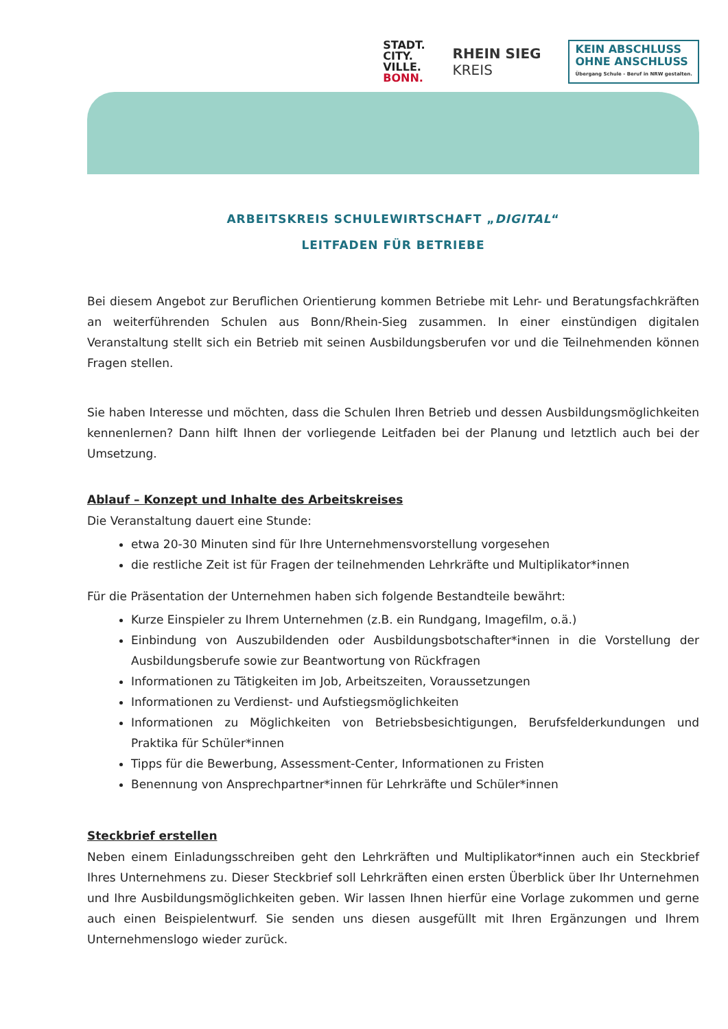STADT.
CITY.
VILLE.
BONN.
RHEIN SIEG
KREIS
KEIN ABSCHLUSS
OHNE ANSCHLUSS
Übergang Schule - Beruf in NRW gestalten.
ARBEITSKREIS SCHULEWIRTSCHAFT „DIGITAL“
LEITFADEN FÜR BETRIEBE
Bei diesem Angebot zur Beruflichen Orientierung kommen Betriebe mit Lehr- und Beratungsfachkräften an weiterführenden Schulen aus Bonn/Rhein-Sieg zusammen. In einer einstündigen digitalen Veranstaltung stellt sich ein Betrieb mit seinen Ausbildungsberufen vor und die Teilnehmenden können Fragen stellen.
Sie haben Interesse und möchten, dass die Schulen Ihren Betrieb und dessen Ausbildungsmöglichkeiten kennenlernen? Dann hilft Ihnen der vorliegende Leitfaden bei der Planung und letztlich auch bei der Umsetzung.
Ablauf – Konzept und Inhalte des Arbeitskreises
Die Veranstaltung dauert eine Stunde:
etwa 20-30 Minuten sind für Ihre Unternehmensvorstellung vorgesehen
die restliche Zeit ist für Fragen der teilnehmenden Lehrkräfte und Multiplikator*innen
Für die Präsentation der Unternehmen haben sich folgende Bestandteile bewährt:
Kurze Einspieler zu Ihrem Unternehmen (z.B. ein Rundgang, Imagefilm, o.ä.)
Einbindung von Auszubildenden oder Ausbildungsbotschafter*innen in die Vorstellung der Ausbildungsberufe sowie zur Beantwortung von Rückfragen
Informationen zu Tätigkeiten im Job, Arbeitszeiten, Voraussetzungen
Informationen zu Verdienst- und Aufstiegsmöglichkeiten
Informationen zu Möglichkeiten von Betriebsbesichtigungen, Berufsfelderkundungen und Praktika für Schüler*innen
Tipps für die Bewerbung, Assessment-Center, Informationen zu Fristen
Benennung von Ansprechpartner*innen für Lehrkräfte und Schüler*innen
Steckbrief erstellen
Neben einem Einladungsschreiben geht den Lehrkräften und Multiplikator*innen auch ein Steckbrief Ihres Unternehmens zu. Dieser Steckbrief soll Lehrkräften einen ersten Überblick über Ihr Unternehmen und Ihre Ausbildungsmöglichkeiten geben. Wir lassen Ihnen hierfür eine Vorlage zukommen und gerne auch einen Beispielentwurf. Sie senden uns diesen ausgefüllt mit Ihren Ergänzungen und Ihrem Unternehmenslogo wieder zurück.